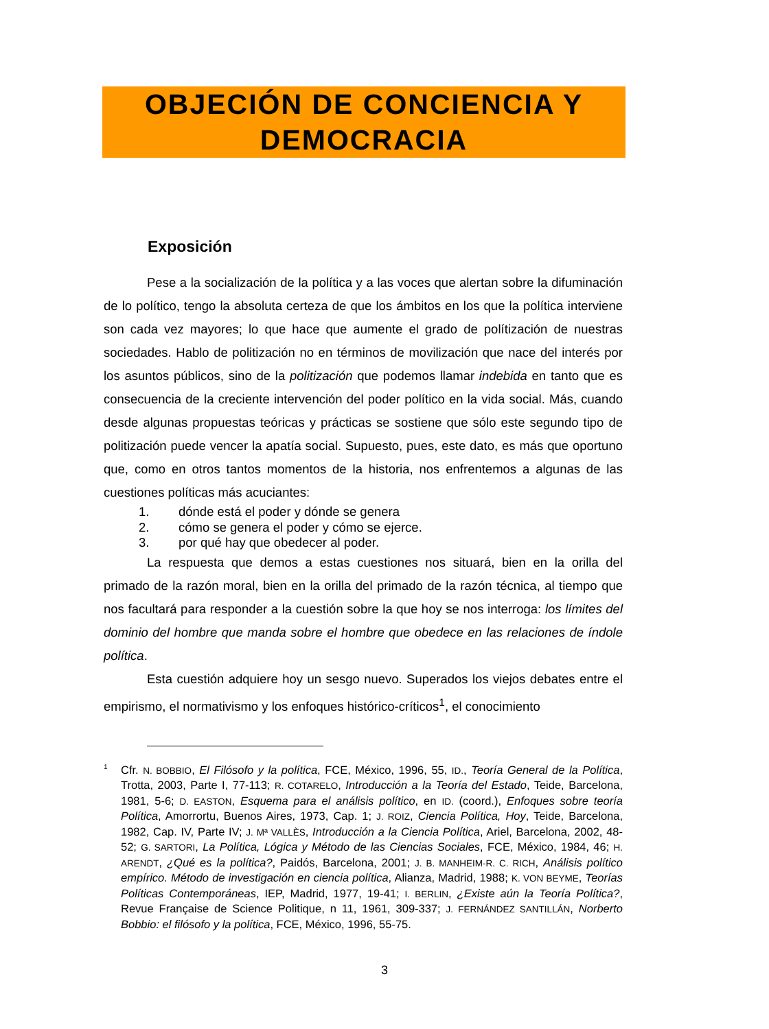OBJECIÓN DE CONCIENCIA Y
DEMOCRACIA
Exposición
Pese a la socialización de la política y a las voces que alertan sobre la difuminación de lo político, tengo la absoluta certeza de que los ámbitos en los que la política interviene son cada vez mayores; lo que hace que aumente el grado de polítización de nuestras sociedades. Hablo de politización no en términos de movilización que nace del interés por los asuntos públicos, sino de la politización que podemos llamar indebida en tanto que es consecuencia de la creciente intervención del poder político en la vida social. Más, cuando desde algunas propuestas teóricas y prácticas se sostiene que sólo este segundo tipo de politización puede vencer la apatía social. Supuesto, pues, este dato, es más que oportuno que, como en otros tantos momentos de la historia, nos enfrentemos a algunas de las cuestiones políticas más acuciantes:
1. dónde está el poder y dónde se genera
2. cómo se genera el poder y cómo se ejerce.
3. por qué hay que obedecer al poder.
La respuesta que demos a estas cuestiones nos situará, bien en la orilla del primado de la razón moral, bien en la orilla del primado de la razón técnica, al tiempo que nos facultará para responder a la cuestión sobre la que hoy se nos interroga: los límites del dominio del hombre que manda sobre el hombre que obedece en las relaciones de índole política.
Esta cuestión adquiere hoy un sesgo nuevo. Superados los viejos debates entre el empirismo, el normativismo y los enfoques histórico-críticos<sup>1</sup>, el conocimiento
<sup>1</sup> Cfr. N. BOBBIO, El Filósofo y la política, FCE, México, 1996, 55, ID., Teoría General de la Política, Trotta, 2003, Parte I, 77-113; R. COTARELO, Introducción a la Teoría del Estado, Teide, Barcelona, 1981, 5-6; D. EASTON, Esquema para el análisis político, en ID. (coord.), Enfoques sobre teoría Política, Amorrortu, Buenos Aires, 1973, Cap. 1; J. ROIZ, Ciencia Política, Hoy, Teide, Barcelona, 1982, Cap. IV, Parte IV; J. Mª VALLÈS, Introducción a la Ciencia Política, Ariel, Barcelona, 2002, 48-52; G. SARTORI, La Política, Lógica y Método de las Ciencias Sociales, FCE, México, 1984, 46; H. ARENDT, ¿Qué es la política?, Paidós, Barcelona, 2001; J. B. MANHEIM-R. C. RICH, Análisis político empírico. Método de investigación en ciencia política, Alianza, Madrid, 1988; K. VON BEYME, Teorías Políticas Contemporáneas, IEP, Madrid, 1977, 19-41; I. BERLIN, ¿Existe aún la Teoría Política?, Revue Française de Science Politique, n 11, 1961, 309-337; J. FERNÁNDEZ SANTILLÁN, Norberto Bobbio: el filósofo y la política, FCE, México, 1996, 55-75.
3